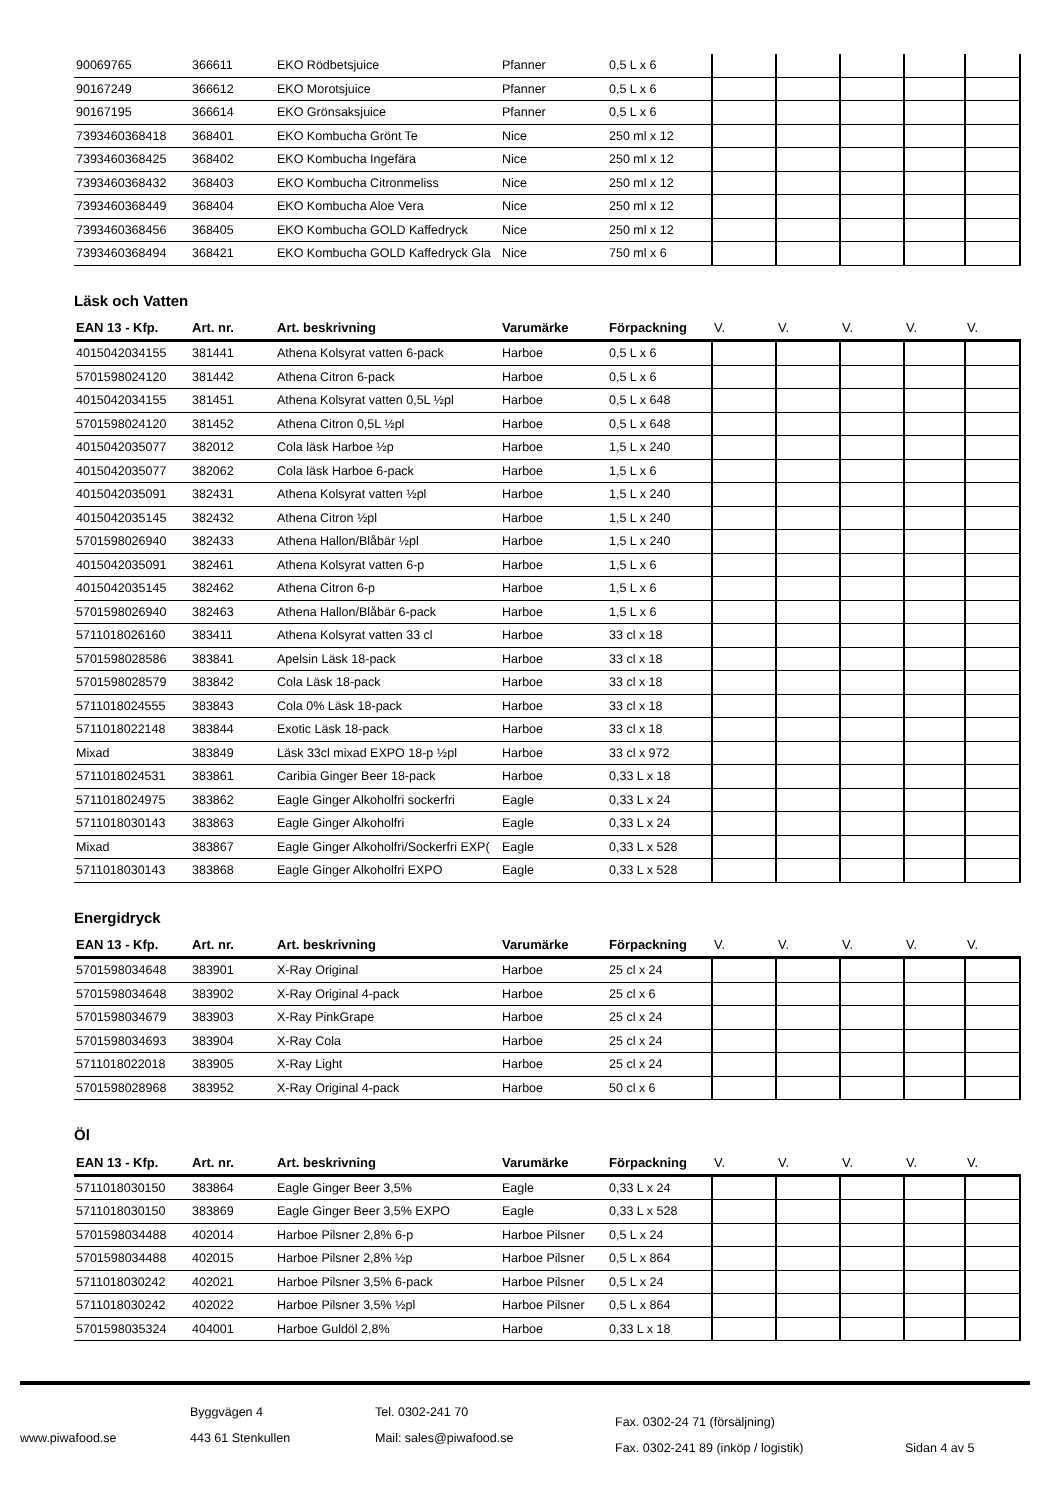| 90069765 | 366611 | EKO Rödbetsjuice | Pfanner | 0,5 L x 6 | | | | | |
| 90167249 | 366612 | EKO Morotsjuice | Pfanner | 0,5 L x 6 | | | | | |
| 90167195 | 366614 | EKO Grönsaksjuice | Pfanner | 0,5 L x 6 | | | | | |
| 7393460368418 | 368401 | EKO Kombucha Grönt Te | Nice | 250 ml x 12 | | | | | |
| 7393460368425 | 368402 | EKO Kombucha Ingefära | Nice | 250 ml x 12 | | | | | |
| 7393460368432 | 368403 | EKO Kombucha Citronmeliss | Nice | 250 ml x 12 | | | | | |
| 7393460368449 | 368404 | EKO Kombucha Aloe Vera | Nice | 250 ml x 12 | | | | | |
| 7393460368456 | 368405 | EKO Kombucha GOLD Kaffedryck | Nice | 250 ml x 12 | | | | | |
| 7393460368494 | 368421 | EKO Kombucha GOLD Kaffedryck Gla | Nice | 750 ml x 6 | | | | | |
Läsk och Vatten
| EAN 13 - Kfp. | Art. nr. | Art. beskrivning | Varumärke | Förpackning | V. | V. | V. | V. | V. |
| --- | --- | --- | --- | --- | --- | --- | --- | --- | --- |
| 4015042034155 | 381441 | Athena Kolsyrat vatten 6-pack | Harboe | 0,5 L x 6 | | | | | |
| 5701598024120 | 381442 | Athena Citron 6-pack | Harboe | 0,5 L x 6 | | | | | |
| 4015042034155 | 381451 | Athena Kolsyrat vatten 0,5L ½pl | Harboe | 0,5 L x 648 | | | | | |
| 5701598024120 | 381452 | Athena Citron 0,5L ½pl | Harboe | 0,5 L x 648 | | | | | |
| 4015042035077 | 382012 | Cola läsk Harboe ½p | Harboe | 1,5 L x 240 | | | | | |
| 4015042035077 | 382062 | Cola läsk Harboe 6-pack | Harboe | 1,5 L x 6 | | | | | |
| 4015042035091 | 382431 | Athena Kolsyrat vatten ½pl | Harboe | 1,5 L x 240 | | | | | |
| 4015042035145 | 382432 | Athena Citron ½pl | Harboe | 1,5 L x 240 | | | | | |
| 5701598026940 | 382433 | Athena Hallon/Blåbär ½pl | Harboe | 1,5 L x 240 | | | | | |
| 4015042035091 | 382461 | Athena Kolsyrat vatten 6-p | Harboe | 1,5 L x 6 | | | | | |
| 4015042035145 | 382462 | Athena Citron 6-p | Harboe | 1,5 L x 6 | | | | | |
| 5701598026940 | 382463 | Athena Hallon/Blåbär 6-pack | Harboe | 1,5 L x 6 | | | | | |
| 5711018026160 | 383411 | Athena Kolsyrat vatten 33 cl | Harboe | 33 cl x 18 | | | | | |
| 5701598028586 | 383841 | Apelsin Läsk 18-pack | Harboe | 33 cl x 18 | | | | | |
| 5701598028579 | 383842 | Cola Läsk 18-pack | Harboe | 33 cl x 18 | | | | | |
| 5711018024555 | 383843 | Cola 0% Läsk 18-pack | Harboe | 33 cl x 18 | | | | | |
| 5711018022148 | 383844 | Exotic Läsk 18-pack | Harboe | 33 cl x 18 | | | | | |
| Mixad | 383849 | Läsk 33cl mixad EXPO 18-p ½pl | Harboe | 33 cl x 972 | | | | | |
| 5711018024531 | 383861 | Caribia Ginger Beer 18-pack | Harboe | 0,33 L x 18 | | | | | |
| 5711018024975 | 383862 | Eagle Ginger Alkoholfri sockerfri | Eagle | 0,33 L x 24 | | | | | |
| 5711018030143 | 383863 | Eagle Ginger Alkoholfri | Eagle | 0,33 L x 24 | | | | | |
| Mixad | 383867 | Eagle Ginger Alkoholfri/Sockerfri EXP( | Eagle | 0,33 L x 528 | | | | | |
| 5711018030143 | 383868 | Eagle Ginger Alkoholfri EXPO | Eagle | 0,33 L x 528 | | | | | |
Energidryck
| EAN 13 - Kfp. | Art. nr. | Art. beskrivning | Varumärke | Förpackning | V. | V. | V. | V. | V. |
| --- | --- | --- | --- | --- | --- | --- | --- | --- | --- |
| 5701598034648 | 383901 | X-Ray Original | Harboe | 25 cl x 24 | | | | | |
| 5701598034648 | 383902 | X-Ray Original 4-pack | Harboe | 25 cl x 6 | | | | | |
| 5701598034679 | 383903 | X-Ray PinkGrape | Harboe | 25 cl x 24 | | | | | |
| 5701598034693 | 383904 | X-Ray Cola | Harboe | 25 cl x 24 | | | | | |
| 5711018022018 | 383905 | X-Ray Light | Harboe | 25 cl x 24 | | | | | |
| 5701598028968 | 383952 | X-Ray Original 4-pack | Harboe | 50 cl x 6 | | | | | |
Öl
| EAN 13 - Kfp. | Art. nr. | Art. beskrivning | Varumärke | Förpackning | V. | V. | V. | V. | V. |
| --- | --- | --- | --- | --- | --- | --- | --- | --- | --- |
| 5711018030150 | 383864 | Eagle Ginger Beer 3,5% | Eagle | 0,33 L x 24 | | | | | |
| 5711018030150 | 383869 | Eagle Ginger Beer 3,5% EXPO | Eagle | 0,33 L x 528 | | | | | |
| 5701598034488 | 402014 | Harboe Pilsner 2,8% 6-p | Harboe Pilsner | 0,5 L x 24 | | | | | |
| 5701598034488 | 402015 | Harboe Pilsner 2,8% ½p | Harboe Pilsner | 0,5 L x 864 | | | | | |
| 5711018030242 | 402021 | Harboe Pilsner 3,5% 6-pack | Harboe Pilsner | 0,5 L x 24 | | | | | |
| 5711018030242 | 402022 | Harboe Pilsner 3,5% ½pl | Harboe Pilsner | 0,5 L x 864 | | | | | |
| 5701598035324 | 404001 | Harboe Guldöl 2,8% | Harboe | 0,33 L x 18 | | | | | |
www.piwafood.se
Byggvägen 4
443 61 Stenkullen
Tel. 0302-241 70
Mail: sales@piwafood.se
Fax. 0302-24 71 (försäljning)
Fax. 0302-241 89 (inköp / logistik)
Sidan 4 av 5